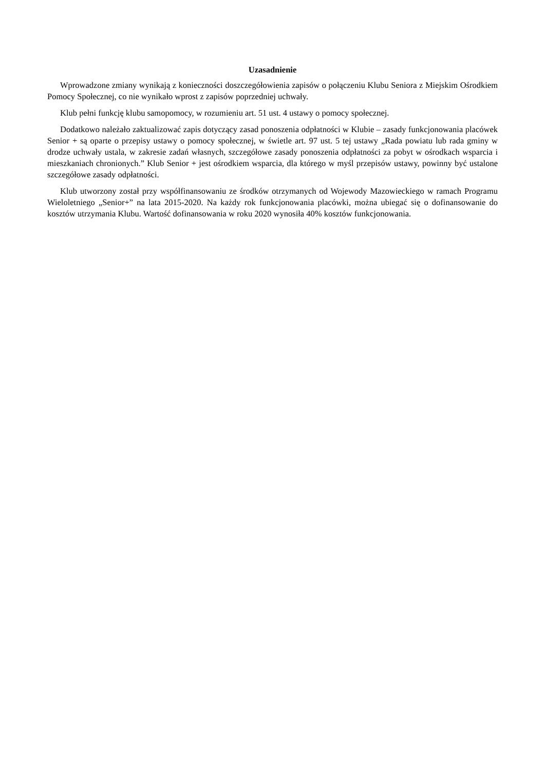Uzasadnienie
Wprowadzone zmiany wynikają z konieczności doszczegółowienia zapisów o połączeniu Klubu Seniora z Miejskim Ośrodkiem Pomocy Społecznej, co nie wynikało wprost z zapisów poprzedniej uchwały.
Klub pełni funkcję klubu samopomocy, w rozumieniu art. 51 ust. 4 ustawy o pomocy społecznej.
Dodatkowo należało zaktualizować zapis dotyczący zasad ponoszenia odpłatności w Klubie – zasady funkcjonowania placówek Senior + są oparte o przepisy ustawy o pomocy społecznej, w świetle art. 97 ust. 5 tej ustawy „Rada powiatu lub rada gminy w drodze uchwały ustala, w zakresie zadań własnych, szczegółowe zasady ponoszenia odpłatności za pobyt w ośrodkach wsparcia i mieszkaniach chronionych.” Klub Senior + jest ośrodkiem wsparcia, dla którego w myśl przepisów ustawy, powinny być ustalone szczegółowe zasady odpłatności.
Klub utworzony został przy współfinansowaniu ze środków otrzymanych od Wojewody Mazowieckiego w ramach Programu Wieloletniego „Senior+” na lata 2015-2020. Na każdy rok funkcjonowania placówki, można ubiegać się o dofinansowanie do kosztów utrzymania Klubu. Wartość dofinansowania w roku 2020 wynosiła 40% kosztów funkcjonowania.